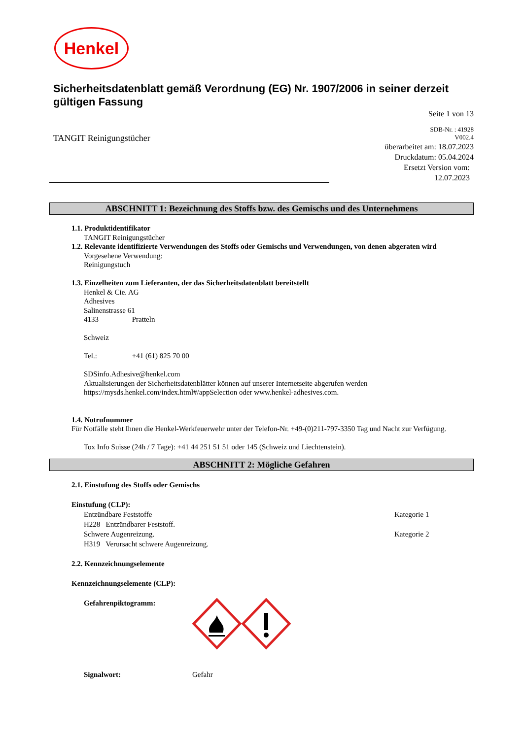Henkel
Sicherheitsdatenblatt gemäß Verordnung (EG) Nr. 1907/2006 in seiner derzeit gültigen Fassung
TANGIT Reinigungstücher
Seite 1 von 13
SDB-Nr. : 41928
V002.4
überarbeitet am: 18.07.2023
Druckdatum: 05.04.2024
Ersetzt Version vom:
12.07.2023
ABSCHNITT 1: Bezeichnung des Stoffs bzw. des Gemischs und des Unternehmens
1.1. Produktidentifikator
TANGIT Reinigungstücher
1.2. Relevante identifizierte Verwendungen des Stoffs oder Gemischs und Verwendungen, von denen abgeraten wird
Vorgesehene Verwendung:
Reinigungstuch
1.3. Einzelheiten zum Lieferanten, der das Sicherheitsdatenblatt bereitstellt
Henkel & Cie. AG
Adhesives
Salinenstrasse 61
4133 Pratteln
Schweiz
Tel.: +41 (61) 825 70 00
SDSinfo.Adhesive@henkel.com
Aktualisierungen der Sicherheitsdatenblätter können auf unserer Internetseite abgerufen werden
https://mysds.henkel.com/index.html#/appSelection oder www.henkel-adhesives.com.
1.4. Notrufnummer
Für Notfälle steht Ihnen die Henkel-Werkfeuerwehr unter der Telefon-Nr. +49-(0)211-797-3350 Tag und Nacht zur Verfügung.
Tox Info Suisse (24h / 7 Tage): +41 44 251 51 51 oder 145 (Schweiz und Liechtenstein).
ABSCHNITT 2: Mögliche Gefahren
2.1. Einstufung des Stoffs oder Gemischs
Einstufung (CLP):
Entzündbare Feststoffe Kategorie 1
H228 Entzündbarer Feststoff.
Schwere Augenreizung. Kategorie 2
H319 Verursacht schwere Augenreizung.
2.2. Kennzeichnungselemente
Kennzeichnungselemente (CLP):
Gefahrenpiktogramm:
Signalwort: Gefahr